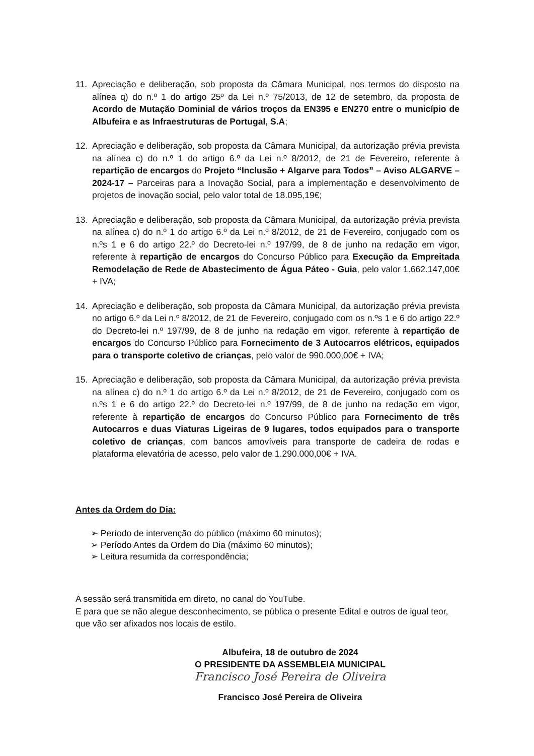11. Apreciação e deliberação, sob proposta da Câmara Municipal, nos termos do disposto na alínea q) do n.º 1 do artigo 25º da Lei n.º 75/2013, de 12 de setembro, da proposta de Acordo de Mutação Dominial de vários troços da EN395 e EN270 entre o município de Albufeira e as Infraestruturas de Portugal, S.A;
12. Apreciação e deliberação, sob proposta da Câmara Municipal, da autorização prévia prevista na alínea c) do n.º 1 do artigo 6.º da Lei n.º 8/2012, de 21 de Fevereiro, referente à repartição de encargos do Projeto “Inclusão + Algarve para Todos” – Aviso ALGARVE – 2024-17 – Parceiras para a Inovação Social, para a implementação e desenvolvimento de projetos de inovação social, pelo valor total de 18.095,19€;
13. Apreciação e deliberação, sob proposta da Câmara Municipal, da autorização prévia prevista na alínea c) do n.º 1 do artigo 6.º da Lei n.º 8/2012, de 21 de Fevereiro, conjugado com os n.ºs 1 e 6 do artigo 22.º do Decreto-lei n.º 197/99, de 8 de junho na redação em vigor, referente à repartição de encargos do Concurso Público para Execução da Empreitada Remodelação de Rede de Abastecimento de Água Páteo - Guia, pelo valor 1.662.147,00€ + IVA;
14. Apreciação e deliberação, sob proposta da Câmara Municipal, da autorização prévia prevista no artigo 6.º da Lei n.º 8/2012, de 21 de Fevereiro, conjugado com os n.ºs 1 e 6 do artigo 22.º do Decreto-lei n.º 197/99, de 8 de junho na redação em vigor, referente à repartição de encargos do Concurso Público para Fornecimento de 3 Autocarros elétricos, equipados para o transporte coletivo de crianças, pelo valor de 990.000,00€ + IVA;
15. Apreciação e deliberação, sob proposta da Câmara Municipal, da autorização prévia prevista na alínea c) do n.º 1 do artigo 6.º da Lei n.º 8/2012, de 21 de Fevereiro, conjugado com os n.ºs 1 e 6 do artigo 22.º do Decreto-lei n.º 197/99, de 8 de junho na redação em vigor, referente à repartição de encargos do Concurso Público para Fornecimento de três Autocarros e duas Viaturas Ligeiras de 9 lugares, todos equipados para o transporte coletivo de crianças, com bancos amovíveis para transporte de cadeira de rodas e plataforma elevatória de acesso, pelo valor de 1.290.000,00€ + IVA.
Antes da Ordem do Dia:
➢ Período de intervenção do público (máximo 60 minutos);
➢ Período Antes da Ordem do Dia (máximo 60 minutos);
➢ Leitura resumida da correspondência;
A sessão será transmitida em direto, no canal do YouTube.
E para que se não alegue desconhecimento, se pública o presente Edital e outros de igual teor, que vão ser afixados nos locais de estilo.
Albufeira, 18 de outubro de 2024
O PRESIDENTE DA ASSEMBLEIA MUNICIPAL
Francisco José Pereira de Oliveira
Francisco José Pereira de Oliveira